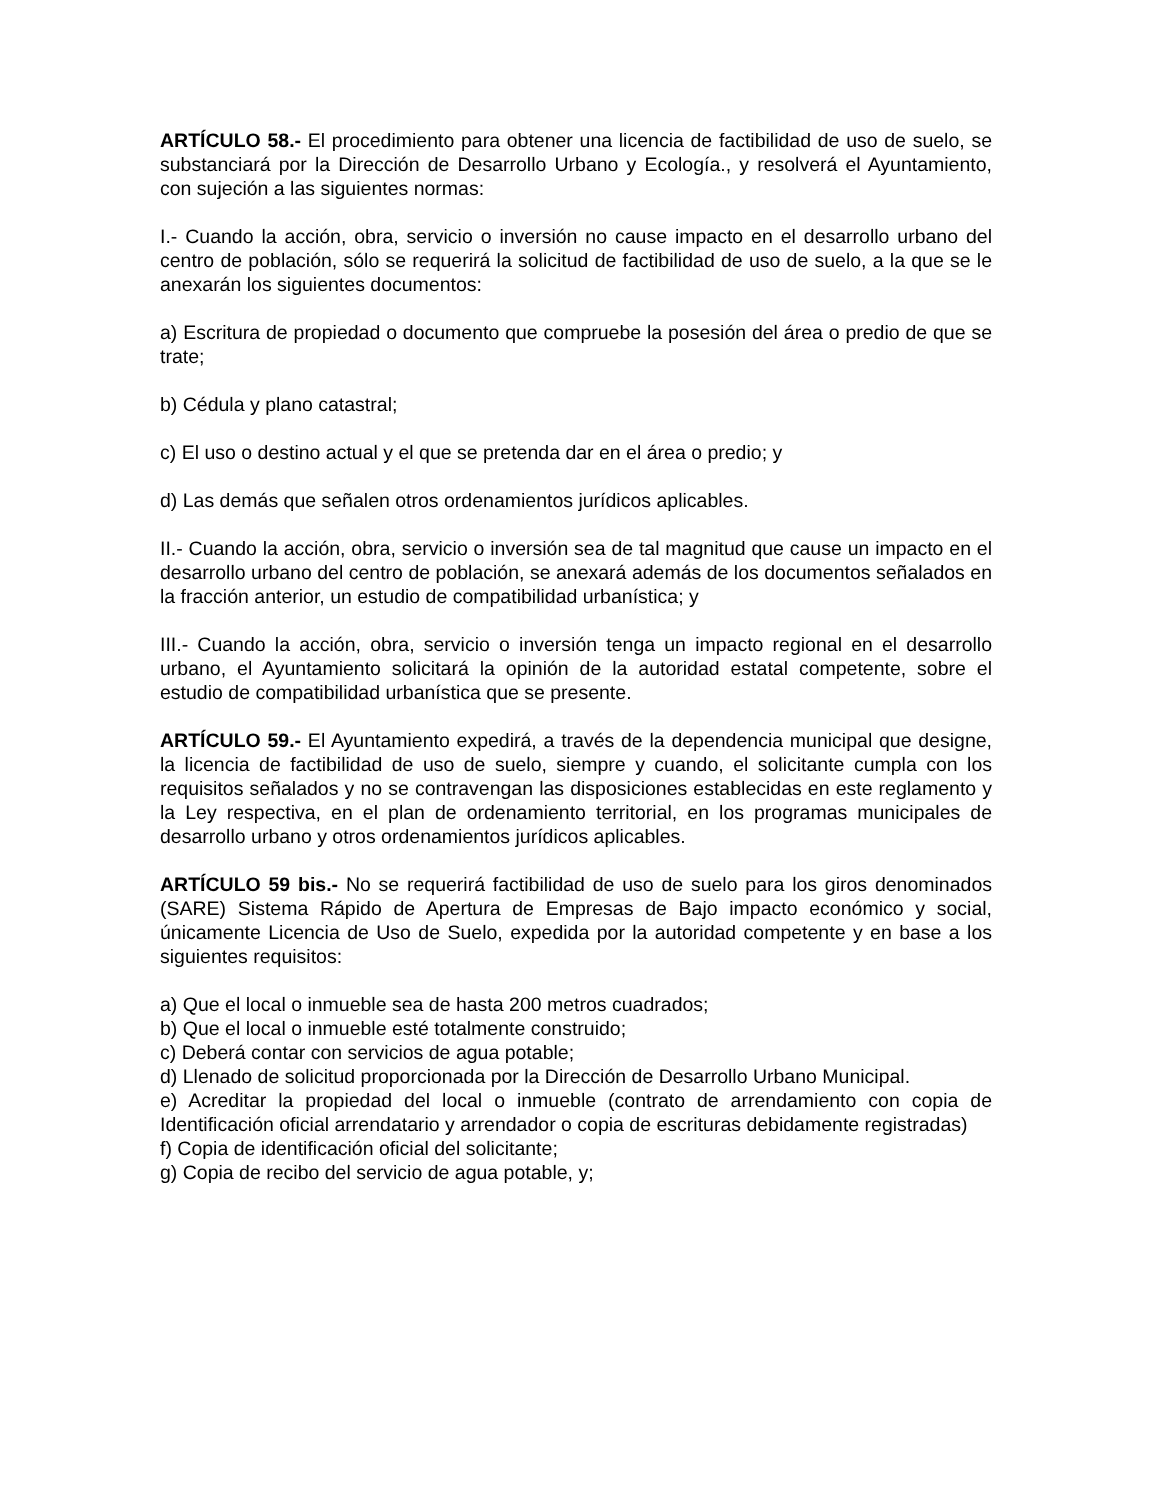ARTÍCULO 58.- El procedimiento para obtener una licencia de factibilidad de uso de suelo, se substanciará por la Dirección de Desarrollo Urbano y Ecología., y resolverá el Ayuntamiento, con sujeción a las siguientes normas:
I.- Cuando la acción, obra, servicio o inversión no cause impacto en el desarrollo urbano del centro de población, sólo se requerirá la solicitud de factibilidad de uso de suelo, a la que se le anexarán los siguientes documentos:
a) Escritura de propiedad o documento que compruebe la posesión del área o predio de que se trate;
b) Cédula y plano catastral;
c) El uso o destino actual y el que se pretenda dar en el área o predio; y
d) Las demás que señalen otros ordenamientos jurídicos aplicables.
II.- Cuando la acción, obra, servicio o inversión sea de tal magnitud que cause un impacto en el desarrollo urbano del centro de población, se anexará además de los documentos señalados en la fracción anterior, un estudio de compatibilidad urbanística; y
III.- Cuando la acción, obra, servicio o inversión tenga un impacto regional en el desarrollo urbano, el Ayuntamiento solicitará la opinión de la autoridad estatal competente, sobre el estudio de compatibilidad urbanística que se presente.
ARTÍCULO 59.- El Ayuntamiento expedirá, a través de la dependencia municipal que designe, la licencia de factibilidad de uso de suelo, siempre y cuando, el solicitante cumpla con los requisitos señalados y no se contravengan las disposiciones establecidas en este reglamento y la Ley respectiva, en el plan de ordenamiento territorial, en los programas municipales de desarrollo urbano y otros ordenamientos jurídicos aplicables.
ARTÍCULO 59 bis.- No se requerirá factibilidad de uso de suelo para los giros denominados (SARE) Sistema Rápido de Apertura de Empresas de Bajo impacto económico y social, únicamente Licencia de Uso de Suelo, expedida por la autoridad competente y en base a los siguientes requisitos:
a) Que el local o inmueble sea de hasta 200 metros cuadrados;
b) Que el local o inmueble esté totalmente construido;
c) Deberá contar con servicios de agua potable;
d) Llenado de solicitud proporcionada por la Dirección de Desarrollo Urbano Municipal.
e) Acreditar la propiedad del local o inmueble (contrato de arrendamiento con copia de Identificación oficial arrendatario y arrendador o copia de escrituras debidamente registradas)
f) Copia de identificación oficial del solicitante;
g) Copia de recibo del servicio de agua potable, y;